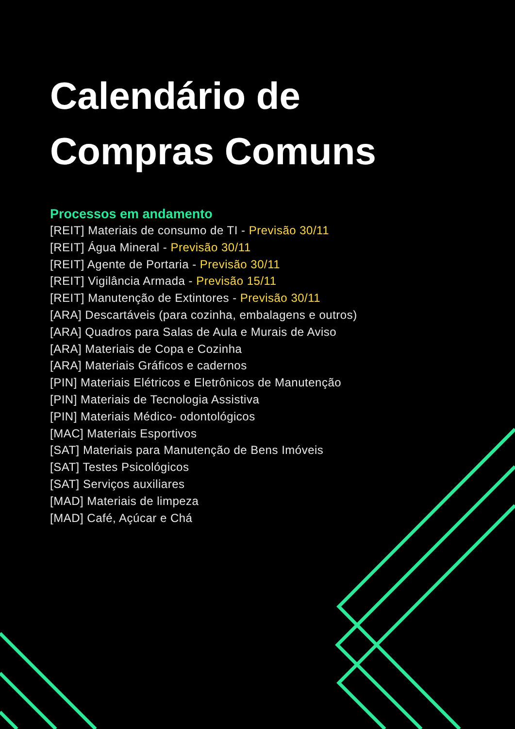Calendário de
Compras Comuns
Processos em andamento
[REIT] Materiais de consumo de TI - Previsão 30/11
[REIT] Água Mineral - Previsão 30/11
[REIT] Agente de Portaria - Previsão 30/11
[REIT] Vigilância Armada - Previsão 15/11
[REIT] Manutenção de Extintores - Previsão 30/11
[ARA] Descartáveis (para cozinha, embalagens e outros)
[ARA] Quadros para Salas de Aula e Murais de Aviso
[ARA] Materiais de Copa e Cozinha
[ARA] Materiais Gráficos e cadernos
[PIN] Materiais Elétricos e Eletrônicos de Manutenção
[PIN] Materiais de Tecnologia Assistiva
[PIN] Materiais Médico- odontológicos
[MAC] Materiais Esportivos
[SAT] Materiais para Manutenção de Bens Imóveis
[SAT] Testes Psicológicos
[SAT] Serviços auxiliares
[MAD] Materiais de limpeza
[MAD] Café, Açúcar e Chá